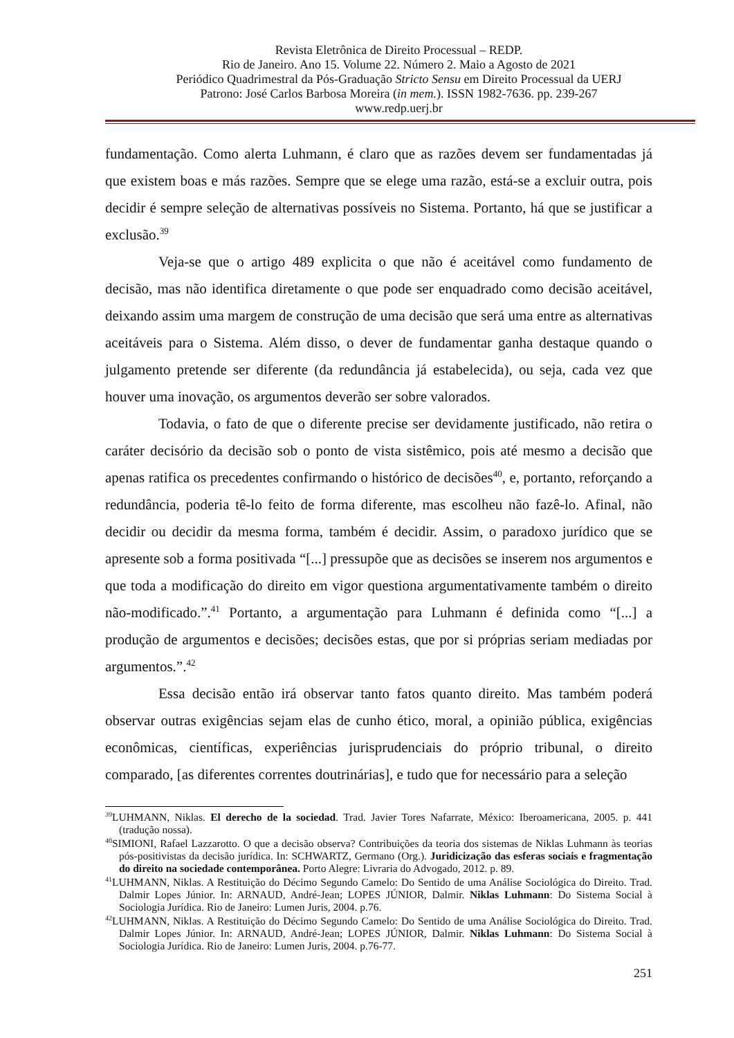Revista Eletrônica de Direito Processual – REDP.
Rio de Janeiro. Ano 15. Volume 22. Número 2. Maio a Agosto de 2021
Periódico Quadrimestral da Pós-Graduação Stricto Sensu em Direito Processual da UERJ
Patrono: José Carlos Barbosa Moreira (in mem.). ISSN 1982-7636. pp. 239-267
www.redp.uerj.br
fundamentação. Como alerta Luhmann, é claro que as razões devem ser fundamentadas já que existem boas e más razões. Sempre que se elege uma razão, está-se a excluir outra, pois decidir é sempre seleção de alternativas possíveis no Sistema. Portanto, há que se justificar a exclusão.<sup>39</sup>
Veja-se que o artigo 489 explicita o que não é aceitável como fundamento de decisão, mas não identifica diretamente o que pode ser enquadrado como decisão aceitável, deixando assim uma margem de construção de uma decisão que será uma entre as alternativas aceitáveis para o Sistema. Além disso, o dever de fundamentar ganha destaque quando o julgamento pretende ser diferente (da redundância já estabelecida), ou seja, cada vez que houver uma inovação, os argumentos deverão ser sobre valorados.
Todavia, o fato de que o diferente precise ser devidamente justificado, não retira o caráter decisório da decisão sob o ponto de vista sistêmico, pois até mesmo a decisão que apenas ratifica os precedentes confirmando o histórico de decisões<sup>40</sup>, e, portanto, reforçando a redundância, poderia tê-lo feito de forma diferente, mas escolheu não fazê-lo. Afinal, não decidir ou decidir da mesma forma, também é decidir. Assim, o paradoxo jurídico que se apresente sob a forma positivada “[...] pressupõe que as decisões se inserem nos argumentos e que toda a modificação do direito em vigor questiona argumentativamente também o direito não-modificado.”.<sup>41</sup> Portanto, a argumentação para Luhmann é definida como “[...] a produção de argumentos e decisões; decisões estas, que por si próprias seriam mediadas por argumentos.”.<sup>42</sup>
Essa decisão então irá observar tanto fatos quanto direito. Mas também poderá observar outras exigências sejam elas de cunho ético, moral, a opinião pública, exigências econômicas, científicas, experiências jurisprudenciais do próprio tribunal, o direito comparado, [as diferentes correntes doutrinárias], e tudo que for necessário para a seleção
<sup>39</sup> LUHMANN, Niklas. El derecho de la sociedad. Trad. Javier Tores Nafarrate, México: Iberoamericana, 2005. p. 441 (tradução nossa).
<sup>40</sup>SIMIONI, Rafael Lazzarotto. O que a decisão observa? Contribuições da teoria dos sistemas de Niklas Luhmann às teorias pós-positivistas da decisão jurídica. In: SCHWARTZ, Germano (Org.). Juridicização das esferas sociais e fragmentação do direito na sociedade contemporânea. Porto Alegre: Livraria do Advogado, 2012. p. 89.
<sup>41</sup> LUHMANN, Niklas. A Restituição do Décimo Segundo Camelo: Do Sentido de uma Análise Sociológica do Direito. Trad. Dalmir Lopes Júnior. In: ARNAUD, André-Jean; LOPES JÚNIOR, Dalmir. Niklas Luhmann: Do Sistema Social à Sociologia Jurídica. Rio de Janeiro: Lumen Juris, 2004. p.76.
<sup>42</sup> LUHMANN, Niklas. A Restituição do Décimo Segundo Camelo: Do Sentido de uma Análise Sociológica do Direito. Trad. Dalmir Lopes Júnior. In: ARNAUD, André-Jean; LOPES JÚNIOR, Dalmir. Niklas Luhmann: Do Sistema Social à Sociologia Jurídica. Rio de Janeiro: Lumen Juris, 2004. p.76-77.
251